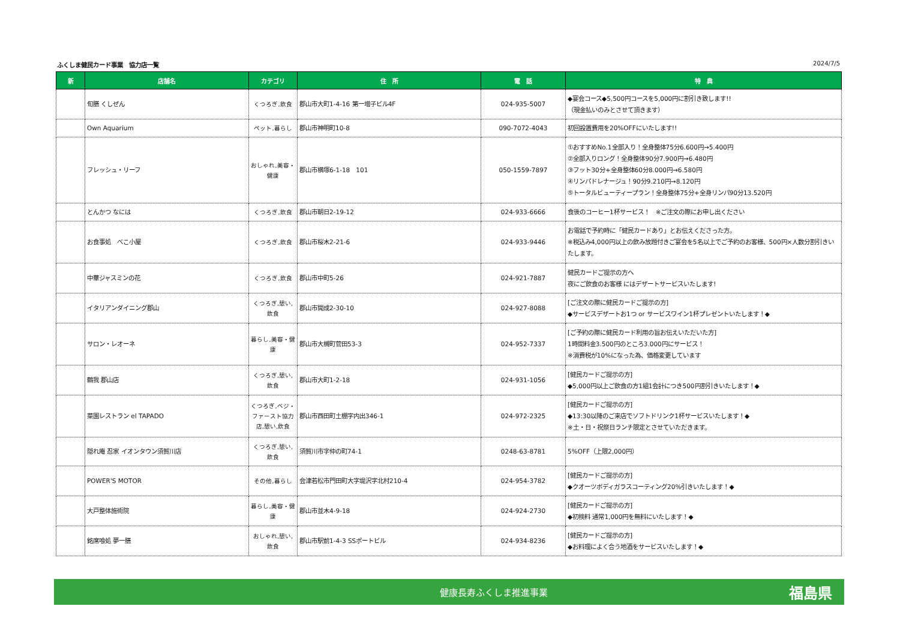ふくしま健民カード事業　協力店一覧 2024/7/5
| 新 | 店舗名 | カテゴリ | 住 所 | 電 話 | 特 典 |
| --- | --- | --- | --- | --- | --- |
| | 旬膳 くしぜん | くつろぎ,飲食 | 郡山市大町1-4-16 第一増子ビル4F | 024-935-5007 | ◆宴会コース◆5,500円コースを5,000円に割引き致します!! （現金払いのみとさせて頂きます） |
| | Own Aquarium | ペット,暮らし | 郡山市神明町10-8 | 090-7072-4043 | 初回設置費用を20%OFFにいたします!! |
| | フレッシュ・リーフ | おしゃれ,美容・健康 | 郡山市横塚6-1-18 101 | 050-1559-7897 | ①おすすめNo.1全部入り！全身整体75分6.600円→5.400円 ②全部入りロング！全身整体90分7.900円→6.480円 ③フット30分+全身整体60分8.000円→6.580円 ④リンパドレナージュ！90分9.210円→8.120円 ⑤トータルビューティープラン！全身整体75分+全身リンパ90分13.520円 |
| | とんかつ なには | くつろぎ,飲食 | 郡山市朝日2-19-12 | 024-933-6666 | 食後のコーヒー1杯サービス！ ※ご注文の際にお申し出ください |
| | お食事処 べこ小屋 | くつろぎ,飲食 | 郡山市桜木2-21-6 | 024-933-9446 | お電話で予約時に「健民カードあり」とお伝えくださった方。 ※税込み4,000円以上の飲み放題付きご宴会を5名以上でご予約のお客様、500円×人数分割引きいたします。 |
| | 中華ジャスミンの花 | くつろぎ,飲食 | 郡山市中町5-26 | 024-921-7887 | 健民カードご提示の方へ 夜にご飲食のお客様 にはデザートサービスいたします! |
| | イタリアンダイニング郡山 | くつろぎ,憩い,飲食 | 郡山市開成2-30-10 | 024-927-8088 | [ご注文の際に健民カードご提示の方] ◆サービスデザートお1つ or サービスワイン1杯プレゼントいたします！◆ |
| | サロン・レオーネ | 暮らし,美容・健康 | 郡山市大槻町菅田53-3 | 024-952-7337 | [ご予約の際に健民カード利用の旨お伝えいただいた方] 1時間料金3.500円のところ3.000円にサービス！ ※消費税が10%になった為、価格変更しています |
| | 鶴我 郡山店 | くつろぎ,憩い,飲食 | 郡山市大町1-2-18 | 024-931-1056 | [健民カードご提示の方] ◆5,000円以上ご飲食の方1組1会計につき500円割引きいたします！◆ |
| | 菜園レストラン el TAPADO | くつろぎ,ベジ・ファースト協力店,憩い,飲食 | 郡山市西田町土棚字内出346-1 | 024-972-2325 | [健民カードご提示の方] ◆13:30以降のご来店でソフトドリンク1杯サービスいたします！◆ ※土・日・祝祭日ランチ限定とさせていただきます。 |
| | 隠れ庵 忍家 イオンタウン須賀川店 | くつろぎ,憩い,飲食 | 須賀川市字仲の町74-1 | 0248-63-8781 | 5%OFF（上限2,000円） |
| | POWER'S MOTOR | その他,暮らし | 会津若松市門田町大字堤沢字北村210-4 | 024-954-3782 | [健民カードご提示の方] ◆クオーツボディガラスコーティング20%引きいたします！◆ |
| | 大戸整体施術院 | 暮らし,美容・健康 | 郡山市並木4-9-18 | 024-924-2730 | [健民カードご提示の方] ◆初検料 通常1,000円を無料にいたします！◆ |
| | 銘席喰処 夢一膳 | おしゃれ,憩い,飲食 | 郡山市駅前1-4-3 SSポートビル | 024-934-8236 | [健民カードご提示の方] ◆お料理によく合う地酒をサービスいたします！◆ |
健康長寿ふくしま推進事業 福島県